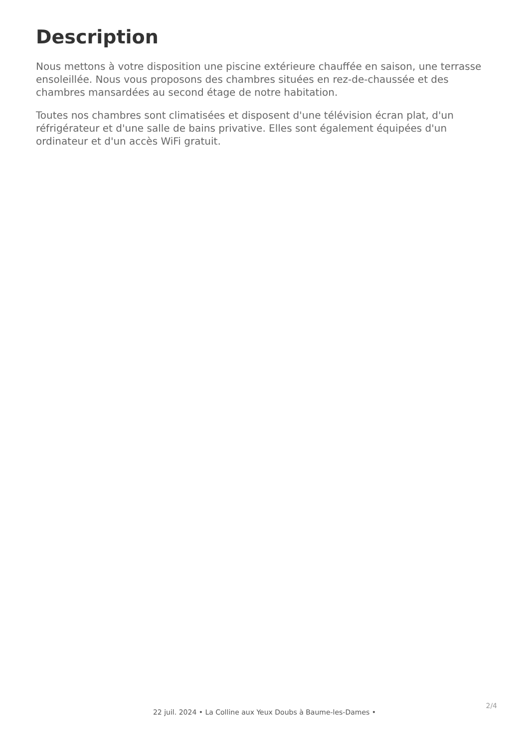Description
Nous mettons à votre disposition une piscine extérieure chauffée en saison, une terrasse ensoleillée. Nous vous proposons des chambres situées en rez-de-chaussée et des chambres mansardées au second étage de notre habitation.
Toutes nos chambres sont climatisées et disposent d'une télévision écran plat, d'un réfrigérateur et d'une salle de bains privative. Elles sont également équipées d'un ordinateur et d'un accès WiFi gratuit.
2/4
22 juil. 2024 • La Colline aux Yeux Doubs à Baume-les-Dames •